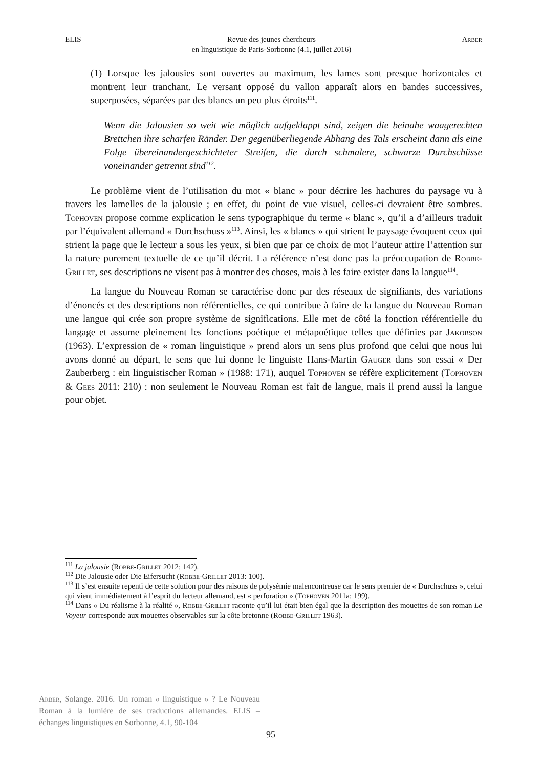ELIS Revue des jeunes chercheurs
en linguistique de Paris-Sorbonne (4.1, juillet 2016) Arber
(1) Lorsque les jalousies sont ouvertes au maximum, les lames sont presque horizontales et montrent leur tranchant. Le versant opposé du vallon apparaît alors en bandes successives, superposées, séparées par des blancs un peu plus étroits<sup>111</sup>.
Wenn die Jalousien so weit wie möglich aufgeklappt sind, zeigen die beinahe waagerechten Brettchen ihre scharfen Ränder. Der gegenüberliegende Abhang des Tals erscheint dann als eine Folge übereinandergeschichteter Streifen, die durch schmalere, schwarze Durchschüsse voneinander getrennt sind<sup>112</sup>.
Le problème vient de l’utilisation du mot « blanc » pour décrire les hachures du paysage vu à travers les lamelles de la jalousie ; en effet, du point de vue visuel, celles-ci devraient être sombres. Tophoven propose comme explication le sens typographique du terme « blanc », qu’il a d’ailleurs traduit par l’équivalent allemand « Durchschuss »<sup>113</sup>. Ainsi, les « blancs » qui strient le paysage évoquent ceux qui strient la page que le lecteur a sous les yeux, si bien que par ce choix de mot l’auteur attire l’attention sur la nature purement textuelle de ce qu’il décrit. La référence n’est donc pas la préoccupation de Robbe-Grillet, ses descriptions ne visent pas à montrer des choses, mais à les faire exister dans la langue<sup>114</sup>.
La langue du Nouveau Roman se caractérise donc par des réseaux de signifiants, des variations d’énoncés et des descriptions non référentielles, ce qui contribue à faire de la langue du Nouveau Roman une langue qui crée son propre système de significations. Elle met de côté la fonction référentielle du langage et assume pleinement les fonctions poétique et métapoétique telles que définies par Jakobson (1963). L’expression de « roman linguistique » prend alors un sens plus profond que celui que nous lui avons donné au départ, le sens que lui donne le linguiste Hans-Martin Gauger dans son essai « Der Zauberberg : ein linguistischer Roman » (1988: 171), auquel Tophoven se réfère explicitement (Tophoven & Gees 2011: 210) : non seulement le Nouveau Roman est fait de langue, mais il prend aussi la langue pour objet.
<sup>111</sup> La jalousie (Robbe-Grillet 2012: 142).
<sup>112</sup> Die Jalousie oder Die Eifersucht (Robbe-Grillet 2013: 100).
<sup>113</sup> Il s’est ensuite repenti de cette solution pour des raisons de polysémie malencontreuse car le sens premier de « Durchschuss », celui qui vient immédiatement à l’esprit du lecteur allemand, est « perforation » (Tophoven 2011a: 199).
<sup>114</sup> Dans « Du réalisme à la réalité », Robbe-Grillet raconte qu’il lui était bien égal que la description des mouettes de son roman Le Voyeur corresponde aux mouettes observables sur la côte bretonne (Robbe-Grillet 1963).
Arber, Solange. 2016. Un roman « linguistique » ? Le Nouveau Roman à la lumière de ses traductions allemandes. ELIS – échanges linguistiques en Sorbonne, 4.1, 90-104
95